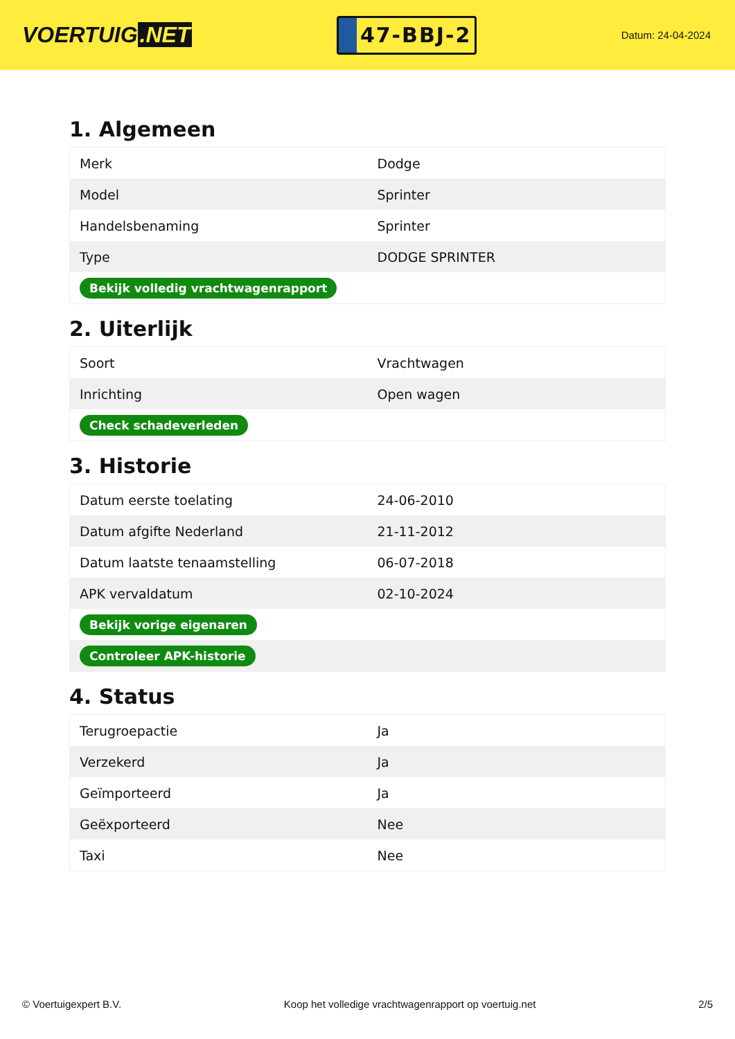VOERTUIG.NET
47-BBJ-2
Datum: 24-04-2024
1. Algemeen
| Merk | Dodge |
| Model | Sprinter |
| Handelsbenaming | Sprinter |
| Type | DODGE SPRINTER |
| Bekijk volledig vrachtwagenrapport | |
2. Uiterlijk
| Soort | Vrachtwagen |
| Inrichting | Open wagen |
| Check schadeverleden | |
3. Historie
| Datum eerste toelating | 24-06-2010 |
| Datum afgifte Nederland | 21-11-2012 |
| Datum laatste tenaamstelling | 06-07-2018 |
| APK vervaldatum | 02-10-2024 |
| Bekijk vorige eigenaren | |
| Controleer APK-historie | |
4. Status
| Terugroepactie | Ja |
| Verzekerd | Ja |
| Geïmporteerd | Ja |
| Geëxporteerd | Nee |
| Taxi | Nee |
© Voertuigexpert B.V. Koop het volledige vrachtwagenrapport op voertuig.net 2/5